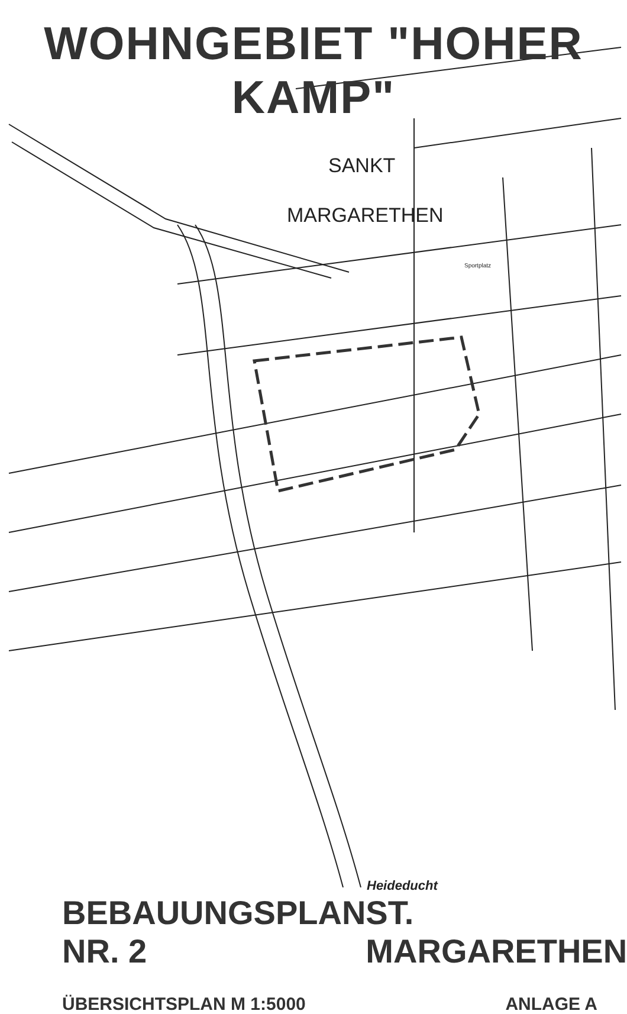WOHNGEBIET "HOHER KAMP"
SANKT
MARGARETHEN
Sportplatz
Heideducht
BEBAUUNGSPLAN NR. 2 ST. MARGARETHEN
ÜBERSICHTSPLAN M 1:5000 ANLAGE A